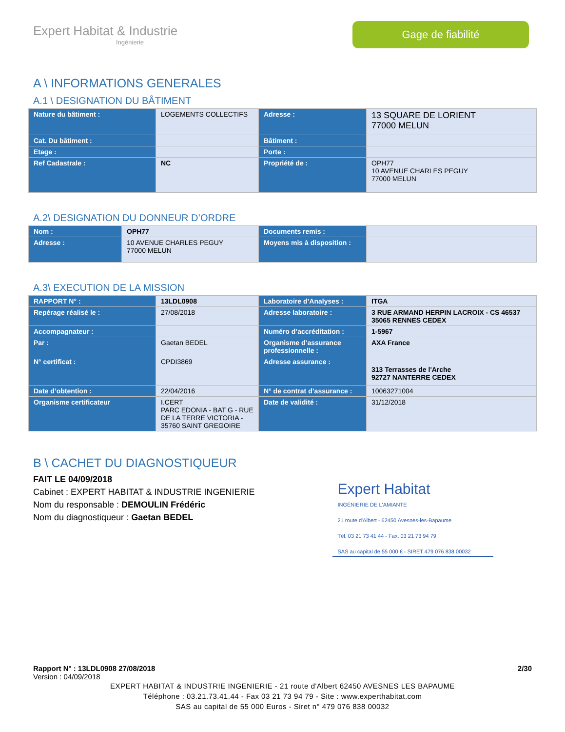Expert Habitat & Industrie
Ingénierie
Gage de fiabilité
A \ INFORMATIONS GENERALES
A.1 \ DESIGNATION DU BÂTIMENT
| Nature du bâtiment : | LOGEMENTS COLLECTIFS | Adresse : | 13 SQUARE DE LORIENT 77000 MELUN |
| Cat. Du bâtiment : | | Bâtiment : | |
| Etage : | | Porte : | |
| Ref Cadastrale : | NC | Propriété de : | OPH77 10 AVENUE CHARLES PEGUY 77000 MELUN |
A.2\ DESIGNATION DU DONNEUR D’ORDRE
| Nom : | OPH77 | Documents remis : | |
| Adresse : | 10 AVENUE CHARLES PEGUY 77000 MELUN | Moyens mis à disposition : | |
A.3\ EXECUTION DE LA MISSION
| RAPPORT N° : | 13LDL0908 | Laboratoire d’Analyses : | ITGA |
| Repérage réalisé le : | 27/08/2018 | Adresse laboratoire : | 3 RUE ARMAND HERPIN LACROIX - CS 46537 35065 RENNES CEDEX |
| Accompagnateur : | | Numéro d’accréditation : | 1-5967 |
| Par : | Gaetan BEDEL | Organisme d’assurance professionnelle : | AXA France |
| N° certificat : | CPDI3869 | Adresse assurance : | 313 Terrasses de l'Arche 92727 NANTERRE CEDEX |
| Date d’obtention : | 22/04/2016 | N° de contrat d’assurance : | 10063271004 |
| Organisme certificateur | I.CERT PARC EDONIA - BAT G - RUE DE LA TERRE VICTORIA - 35760 SAINT GREGOIRE | Date de validité : | 31/12/2018 |
B \ CACHET DU DIAGNOSTIQUEUR
FAIT LE 04/09/2018
Cabinet : EXPERT HABITAT & INDUSTRIE INGENIERIE
Nom du responsable : DEMOULIN Frédéric
Nom du diagnostiqueur : Gaetan BEDEL
Expert Habitat
INGÉNIERIE DE L'AMIANTE
21 route d'Albert - 62450 Avesnes-les-Bapaume
Tél. 03 21 73 41 44 - Fax. 03 21 73 94 79
SAS au capital de 55 000 € - SIRET 479 076 838 00032
Rapport N° : 13LDL0908 27/08/2018 2/30
Version : 04/09/2018
EXPERT HABITAT & INDUSTRIE INGENIERIE - 21 route d'Albert 62450 AVESNES LES BAPAUME
Téléphone : 03.21.73.41.44 - Fax 03 21 73 94 79 - Site : www.experthabitat.com
SAS au capital de 55 000 Euros - Siret n° 479 076 838 00032